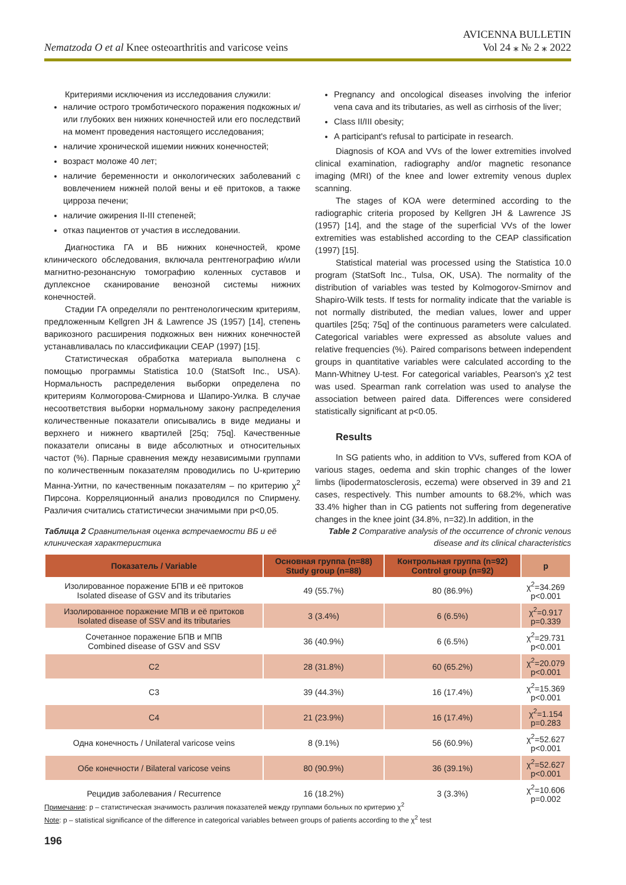Nematzoda O et al Knee osteoarthritis and varicose veins
AVICENNA BULLETIN
Vol 24 ⁎ № 2 ⁎ 2022
Критериями исключения из исследования служили:
наличие острого тромботического поражения подкожных и/или глубоких вен нижних конечностей или его последствий на момент проведения настоящего исследования;
наличие хронической ишемии нижних конечностей;
возраст моложе 40 лет;
наличие беременности и онкологических заболеваний с вовлечением нижней полой вены и её притоков, а также цирроза печени;
наличие ожирения II-III степеней;
отказ пациентов от участия в исследовании.
Диагностика ГА и ВБ нижних конечностей, кроме клинического обследования, включала рентгенографию и/или магнитно-резонансную томографию коленных суставов и дуплексное сканирование венозной системы нижних конечностей.
Стадии ГА определяли по рентгенологическим критериям, предложенным Kellgren JH & Lawrence JS (1957) [14], степень варикозного расширения подкожных вен нижних конечностей устанавливалась по классификации CEAP (1997) [15].
Статистическая обработка материала выполнена с помощью программы Statistica 10.0 (StatSoft Inc., USA). Нормальность распределения выборки определена по критериям Колмогорова-Смирнова и Шапиро-Уилка. В случае несоответствия выборки нормальному закону распределения количественные показатели описывались в виде медианы и верхнего и нижнего квартилей [25q; 75q]. Качественные показатели описаны в виде абсолютных и относительных частот (%). Парные сравнения между независимыми группами по количественным показателям проводились по U-критерию Манна-Уитни, по качественным показателям – по критерию χ<sup>2</sup> Пирсона. Корреляционный анализ проводился по Спирмену. Различия считались статистически значимыми при p<0,05.
Pregnancy and oncological diseases involving the inferior vena cava and its tributaries, as well as cirrhosis of the liver;
Class II/III obesity;
A participant's refusal to participate in research.
Diagnosis of KOA and VVs of the lower extremities involved clinical examination, radiography and/or magnetic resonance imaging (MRI) of the knee and lower extremity venous duplex scanning.
The stages of KOA were determined according to the radiographic criteria proposed by Kellgren JH & Lawrence JS (1957) [14], and the stage of the superficial VVs of the lower extremities was established according to the CEAP classification (1997) [15].
Statistical material was processed using the Statistica 10.0 program (StatSoft Inc., Tulsa, OK, USA). The normality of the distribution of variables was tested by Kolmogorov-Smirnov and Shapiro-Wilk tests. If tests for normality indicate that the variable is not normally distributed, the median values, lower and upper quartiles [25q; 75q] of the continuous parameters were calculated. Categorical variables were expressed as absolute values and relative frequencies (%). Paired comparisons between independent groups in quantitative variables were calculated according to the Mann-Whitney U-test. For categorical variables, Pearson's χ2 test was used. Spearman rank correlation was used to analyse the association between paired data. Differences were considered statistically significant at p<0.05.
Results
In SG patients who, in addition to VVs, suffered from KOA of various stages, oedema and skin trophic changes of the lower limbs (lipodermatosclerosis, eczema) were observed in 39 and 21 cases, respectively. This number amounts to 68.2%, which was 33.4% higher than in CG patients not suffering from degenerative changes in the knee joint (34.8%, n=32).In addition, in the
Таблица 2 Сравнительная оценка встречаемости ВБ и её
клиническая характеристика
Table 2 Comparative analysis of the occurrence of chronic venous
disease and its clinical characteristics
| Показатель / Variable | Основная группа (n=88) Study group (n=88) | Контрольная группа (n=92) Control group (n=92) | p |
| --- | --- | --- | --- |
| Изолированное поражение БПВ и её притоков Isolated disease of GSV and its tributaries | 49 (55.7%) | 80 (86.9%) | χ<sup>2</sup>=34.269 p<0.001 |
| Изолированное поражение МПВ и её притоков Isolated disease of SSV and its tributaries | 3 (3.4%) | 6 (6.5%) | χ<sup>2</sup>=0.917 p=0.339 |
| Сочетанное поражение БПВ и МПВ Combined disease of GSV and SSV | 36 (40.9%) | 6 (6.5%) | χ<sup>2</sup>=29.731 p<0.001 |
| C2 | 28 (31.8%) | 60 (65.2%) | χ<sup>2</sup>=20.079 p<0.001 |
| C3 | 39 (44.3%) | 16 (17.4%) | χ<sup>2</sup>=15.369 p<0.001 |
| C4 | 21 (23.9%) | 16 (17.4%) | χ<sup>2</sup>=1.154 p=0.283 |
| Одна конечность / Unilateral varicose veins | 8 (9.1%) | 56 (60.9%) | χ<sup>2</sup>=52.627 p<0.001 |
| Обе конечности / Bilateral varicose veins | 80 (90.9%) | 36 (39.1%) | χ<sup>2</sup>=52.627 p<0.001 |
| Рецидив заболевания / Recurrence | 16 (18.2%) | 3 (3.3%) | χ<sup>2</sup>=10.606 p=0.002 |
Примечание: p – статистическая значимость различия показателей между группами больных по критерию χ<sup>2</sup>
Note: p – statistical significance of the difference in categorical variables between groups of patients according to the χ<sup>2</sup> test
196